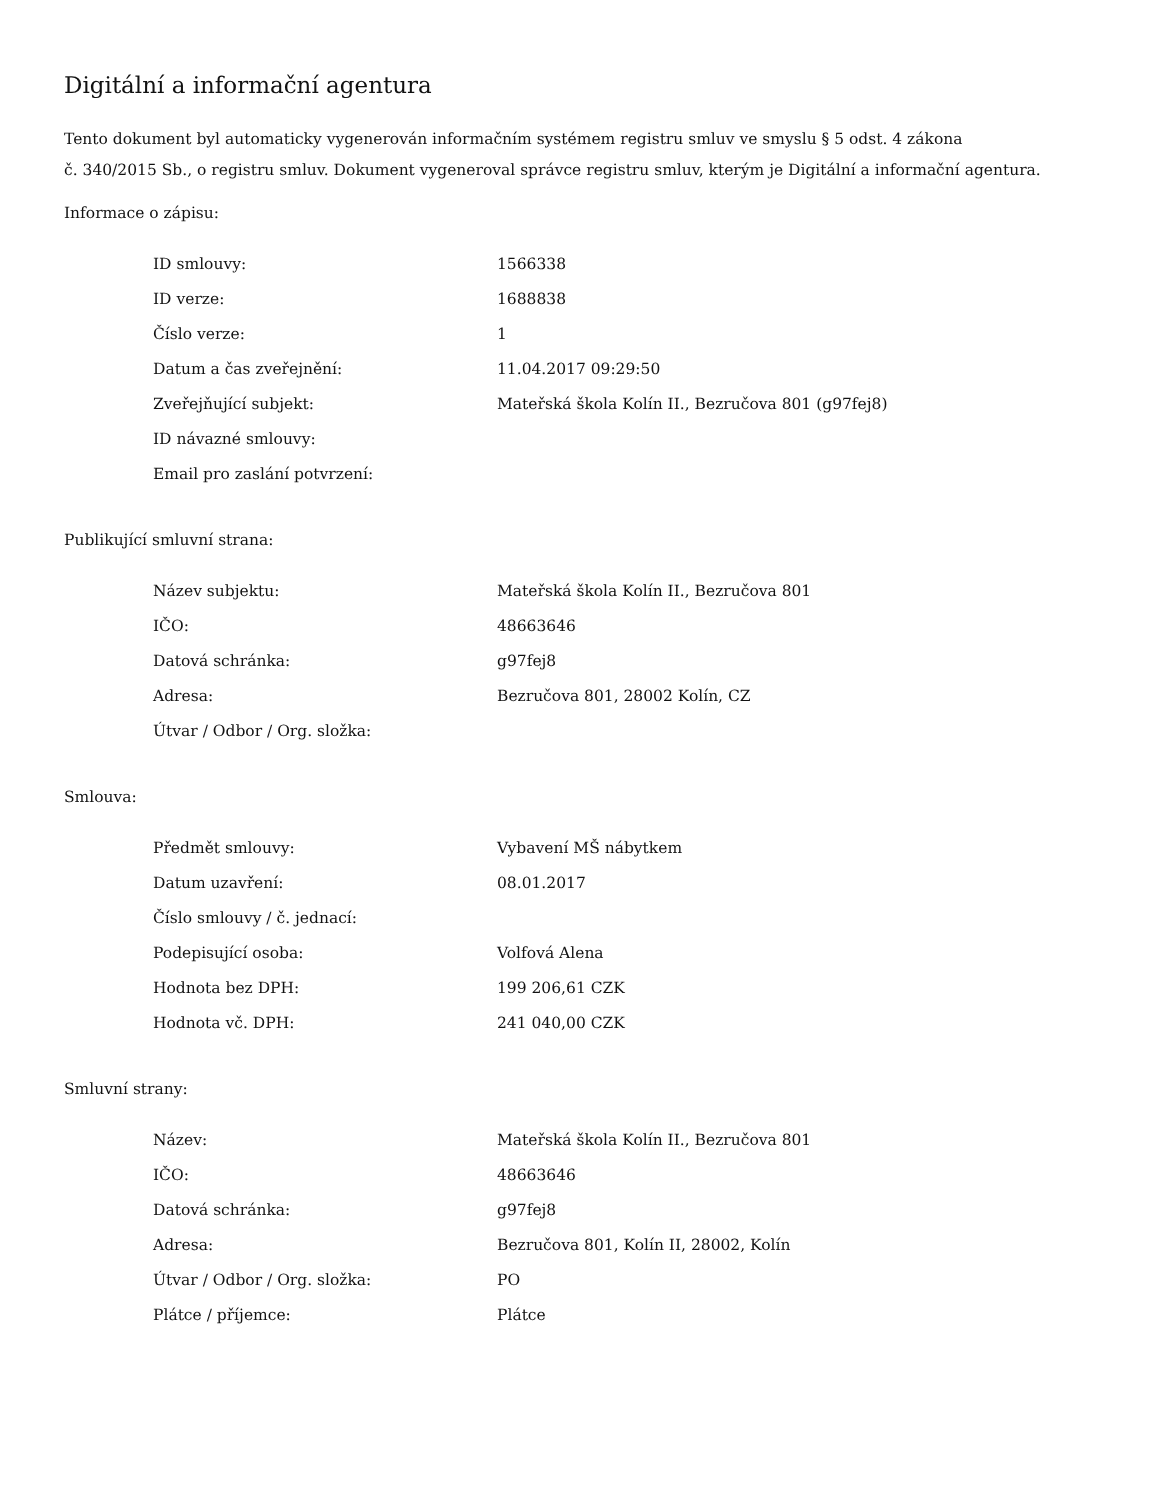Digitální a informační agentura
Tento dokument byl automaticky vygenerován informačním systémem registru smluv ve smyslu § 5 odst. 4 zákona
č. 340/2015 Sb., o registru smluv. Dokument vygeneroval správce registru smluv, kterým je Digitální a informační agentura.
Informace o zápisu:
| ID smlouvy: | 1566338 |
| ID verze: | 1688838 |
| Číslo verze: | 1 |
| Datum a čas zveřejnění: | 11.04.2017 09:29:50 |
| Zveřejňující subjekt: | Mateřská škola Kolín II., Bezručova 801 (g97fej8) |
| ID návazné smlouvy: | |
| Email pro zaslání potvrzení: | |
Publikující smluvní strana:
| Název subjektu: | Mateřská škola Kolín II., Bezručova 801 |
| IČO: | 48663646 |
| Datová schránka: | g97fej8 |
| Adresa: | Bezručova 801, 28002 Kolín, CZ |
| Útvar / Odbor / Org. složka: | |
Smlouva:
| Předmět smlouvy: | Vybavení MŠ nábytkem |
| Datum uzavření: | 08.01.2017 |
| Číslo smlouvy / č. jednací: | |
| Podepisující osoba: | Volfová Alena |
| Hodnota bez DPH: | 199 206,61 CZK |
| Hodnota vč. DPH: | 241 040,00 CZK |
Smluvní strany:
| Název: | Mateřská škola Kolín II., Bezručova 801 |
| IČO: | 48663646 |
| Datová schránka: | g97fej8 |
| Adresa: | Bezručova 801, Kolín II, 28002, Kolín |
| Útvar / Odbor / Org. složka: | PO |
| Plátce / příjemce: | Plátce |